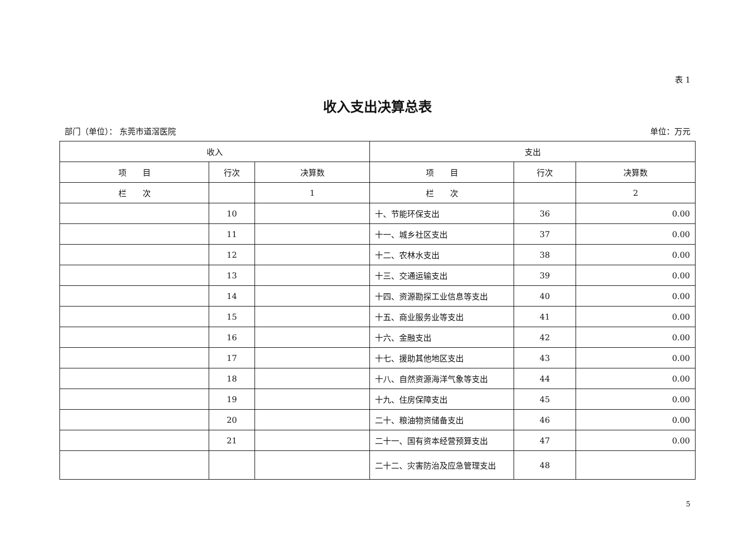表 1
收入支出决算总表
部门（单位）： 东莞市道滘医院 单位：万元
| 收入 | | | 支出 | | |
| --- | --- | --- | --- | --- | --- |
| 项 目 | 行次 | 决算数 | 项 目 | 行次 | 决算数 |
| 栏 次 | | 1 | 栏 次 | | 2 |
| | 10 | | 十、节能环保支出 | 36 | 0.00 |
| | 11 | | 十一、城乡社区支出 | 37 | 0.00 |
| | 12 | | 十二、农林水支出 | 38 | 0.00 |
| | 13 | | 十三、交通运输支出 | 39 | 0.00 |
| | 14 | | 十四、资源勘探工业信息等支出 | 40 | 0.00 |
| | 15 | | 十五、商业服务业等支出 | 41 | 0.00 |
| | 16 | | 十六、金融支出 | 42 | 0.00 |
| | 17 | | 十七、援助其他地区支出 | 43 | 0.00 |
| | 18 | | 十八、自然资源海洋气象等支出 | 44 | 0.00 |
| | 19 | | 十九、住房保障支出 | 45 | 0.00 |
| | 20 | | 二十、粮油物资储备支出 | 46 | 0.00 |
| | 21 | | 二十一、国有资本经营预算支出 | 47 | 0.00 |
| | | | 二十二、灾害防治及应急管理支出 | 48 | |
5